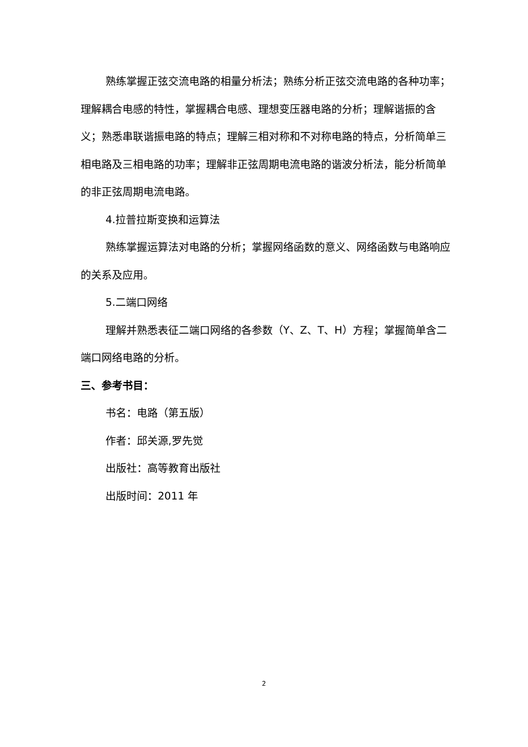熟练掌握正弦交流电路的相量分析法；熟练分析正弦交流电路的各种功率；理解耦合电感的特性，掌握耦合电感、理想变压器电路的分析；理解谐振的含义；熟悉串联谐振电路的特点；理解三相对称和不对称电路的特点，分析简单三相电路及三相电路的功率；理解非正弦周期电流电路的谐波分析法，能分析简单的非正弦周期电流电路。
4.拉普拉斯变换和运算法
熟练掌握运算法对电路的分析；掌握网络函数的意义、网络函数与电路响应的关系及应用。
5.二端口网络
理解并熟悉表征二端口网络的各参数（Y、Z、T、H）方程；掌握简单含二端口网络电路的分析。
三、参考书目：
书名：电路（第五版）
作者：邱关源,罗先觉
出版社：高等教育出版社
出版时间：2011 年
2